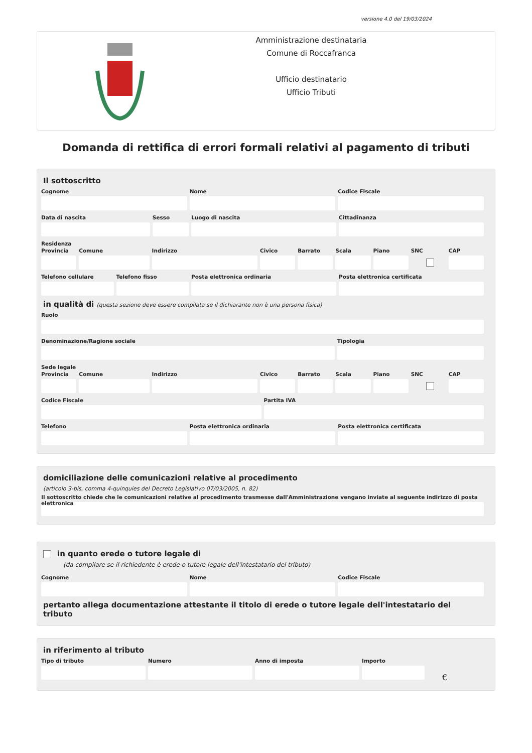versione 4.0 del 19/03/2024
Amministrazione destinataria
Comune di Roccafranca
Ufficio destinatario
Ufficio Tributi
Domanda di rettifica di errori formali relativi al pagamento di tributi
Il sottoscritto
Cognome Nome Codice Fiscale
Data di nascita Sesso Luogo di nascita Cittadinanza
Residenza
Provincia Comune Indirizzo Civico Barrato Scala Piano SNC CAP
Telefono cellulare Telefono fisso Posta elettronica ordinaria Posta elettronica certificata
in qualità di (questa sezione deve essere compilata se il dichiarante non è una persona fisica)
Ruolo
Denominazione/Ragione sociale Tipologia
Sede legale
Provincia Comune Indirizzo Civico Barrato Scala Piano SNC CAP
Codice Fiscale Partita IVA
Telefono Posta elettronica ordinaria Posta elettronica certificata
domiciliazione delle comunicazioni relative al procedimento
(articolo 3-bis, comma 4-quinquies del Decreto Legislativo 07/03/2005, n. 82)
Il sottoscritto chiede che le comunicazioni relative al procedimento trasmesse dall'Amministrazione vengano inviate al seguente indirizzo di posta elettronica
in quanto erede o tutore legale di
(da compilare se il richiedente è erede o tutore legale dell'intestatario del tributo)
Cognome Nome Codice Fiscale
pertanto allega documentazione attestante il titolo di erede o tutore legale dell'intestatario del tributo
in riferimento al tributo
Tipo di tributo Numero Anno di imposta Importo
€